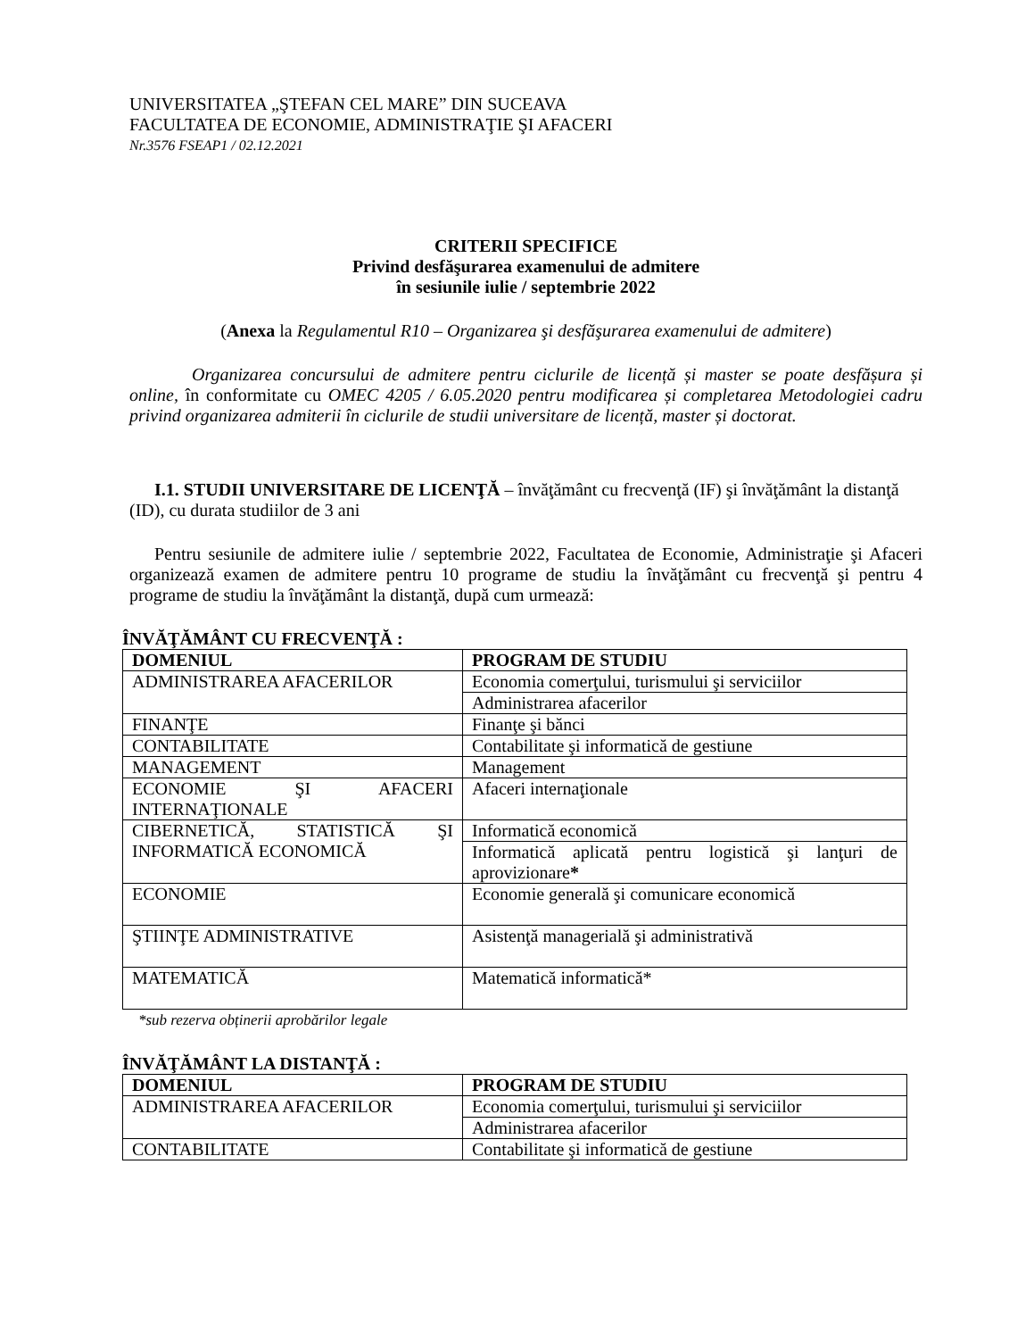UNIVERSITATEA „ŞTEFAN CEL MARE” DIN SUCEAVA
FACULTATEA DE ECONOMIE, ADMINISTRAŢIE ŞI AFACERI
Nr.3576 FSEAP1 / 02.12.2021
CRITERII SPECIFICE
Privind desfăşurarea examenului de admitere
în sesiunile iulie / septembrie 2022
(Anexa la Regulamentul R10 – Organizarea şi desfăşurarea examenului de admitere)
Organizarea concursului de admitere pentru ciclurile de licență și master se poate desfășura și online, în conformitate cu OMEC 4205 / 6.05.2020 pentru modificarea și completarea Metodologiei cadru privind organizarea admiterii în ciclurile de studii universitare de licență, master și doctorat.
I.1. STUDII UNIVERSITARE DE LICENŢĂ – învăţământ cu frecvenţă (IF) şi învăţământ la distanţă (ID), cu durata studiilor de 3 ani
Pentru sesiunile de admitere iulie / septembrie 2022, Facultatea de Economie, Administraţie şi Afaceri organizează examen de admitere pentru 10 programe de studiu la învăţământ cu frecvenţă şi pentru 4 programe de studiu la învăţământ la distanţă, după cum urmează:
ÎNVĂŢĂMÂNT CU FRECVENŢĂ :
| DOMENIUL | PROGRAM DE STUDIU |
| --- | --- |
| ADMINISTRAREA AFACERILOR | Economia comerţului, turismului şi serviciilor |
| | Administrarea afacerilor |
| FINANŢE | Finanţe şi bănci |
| CONTABILITATE | Contabilitate şi informatică de gestiune |
| MANAGEMENT | Management |
| ECONOMIE ŞI AFACERI INTERNAŢIONALE | Afaceri internaţionale |
| CIBERNETICĂ, STATISTICĂ ŞI INFORMATICĂ ECONOMICĂ | Informatică economică |
| | Informatică aplicată pentru logistică şi lanţuri de aprovizionare * |
| ECONOMIE | Economie generală şi comunicare economică |
| ŞTIINŢE ADMINISTRATIVE | Asistenţă managerială şi administrativă |
| MATEMATICĂ | Matematică informatică* |
*sub rezerva obținerii aprobărilor legale
ÎNVĂŢĂMÂNT LA DISTANŢĂ :
| DOMENIUL | PROGRAM DE STUDIU |
| --- | --- |
| ADMINISTRAREA AFACERILOR | Economia comerţului, turismului şi serviciilor |
| | Administrarea afacerilor |
| CONTABILITATE | Contabilitate şi informatică de gestiune |